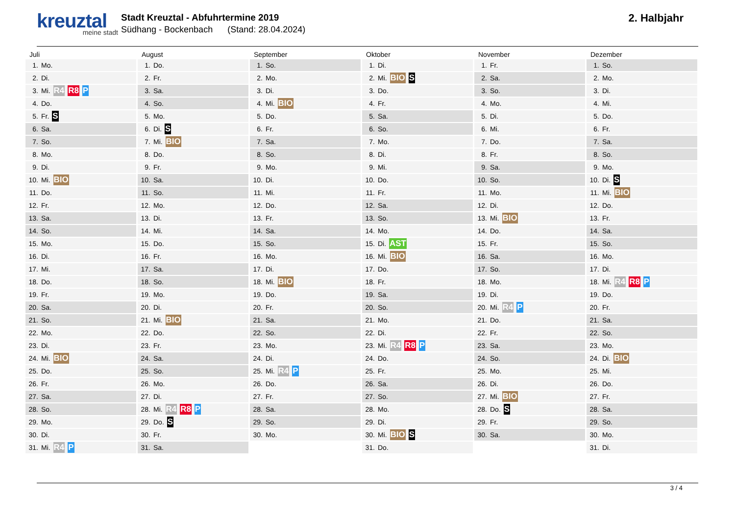kreuztal
meine stadt
Stadt Kreuztal - Abfuhrtermine 2019
Südhang - Bockenbach (Stand: 28.04.2024)
2. Halbjahr
Juli
| 1. | Mo. |
| 2. | Di. |
| 3. | Mi. R4 R8 P |
| 4. | Do. |
| 5. | Fr. S |
| 6. | Sa. |
| 7. | So. |
| 8. | Mo. |
| 9. | Di. |
| 10. | Mi. BIO |
| 11. | Do. |
| 12. | Fr. |
| 13. | Sa. |
| 14. | So. |
| 15. | Mo. |
| 16. | Di. |
| 17. | Mi. |
| 18. | Do. |
| 19. | Fr. |
| 20. | Sa. |
| 21. | So. |
| 22. | Mo. |
| 23. | Di. |
| 24. | Mi. BIO |
| 25. | Do. |
| 26. | Fr. |
| 27. | Sa. |
| 28. | So. |
| 29. | Mo. |
| 30. | Di. |
| 31. | Mi. R4 P |
August
| 1. | Do. |
| 2. | Fr. |
| 3. | Sa. |
| 4. | So. |
| 5. | Mo. |
| 6. | Di. S |
| 7. | Mi. BIO |
| 8. | Do. |
| 9. | Fr. |
| 10. | Sa. |
| 11. | So. |
| 12. | Mo. |
| 13. | Di. |
| 14. | Mi. |
| 15. | Do. |
| 16. | Fr. |
| 17. | Sa. |
| 18. | So. |
| 19. | Mo. |
| 20. | Di. |
| 21. | Mi. BIO |
| 22. | Do. |
| 23. | Fr. |
| 24. | Sa. |
| 25. | So. |
| 26. | Mo. |
| 27. | Di. |
| 28. | Mi. R4 R8 P |
| 29. | Do. S |
| 30. | Fr. |
| 31. | Sa. |
September
| 1. | So. |
| 2. | Mo. |
| 3. | Di. |
| 4. | Mi. BIO |
| 5. | Do. |
| 6. | Fr. |
| 7. | Sa. |
| 8. | So. |
| 9. | Mo. |
| 10. | Di. |
| 11. | Mi. |
| 12. | Do. |
| 13. | Fr. |
| 14. | Sa. |
| 15. | So. |
| 16. | Mo. |
| 17. | Di. |
| 18. | Mi. BIO |
| 19. | Do. |
| 20. | Fr. |
| 21. | Sa. |
| 22. | So. |
| 23. | Mo. |
| 24. | Di. |
| 25. | Mi. R4 P |
| 26. | Do. |
| 27. | Fr. |
| 28. | Sa. |
| 29. | So. |
| 30. | Mo. |
Oktober
| 1. | Di. |
| 2. | Mi. BIO S |
| 3. | Do. |
| 4. | Fr. |
| 5. | Sa. |
| 6. | So. |
| 7. | Mo. |
| 8. | Di. |
| 9. | Mi. |
| 10. | Do. |
| 11. | Fr. |
| 12. | Sa. |
| 13. | So. |
| 14. | Mo. |
| 15. | Di. AST |
| 16. | Mi. BIO |
| 17. | Do. |
| 18. | Fr. |
| 19. | Sa. |
| 20. | So. |
| 21. | Mo. |
| 22. | Di. |
| 23. | Mi. R4 R8 P |
| 24. | Do. |
| 25. | Fr. |
| 26. | Sa. |
| 27. | So. |
| 28. | Mo. |
| 29. | Di. |
| 30. | Mi. BIO S |
| 31. | Do. |
November
| 1. | Fr. |
| 2. | Sa. |
| 3. | So. |
| 4. | Mo. |
| 5. | Di. |
| 6. | Mi. |
| 7. | Do. |
| 8. | Fr. |
| 9. | Sa. |
| 10. | So. |
| 11. | Mo. |
| 12. | Di. |
| 13. | Mi. BIO |
| 14. | Do. |
| 15. | Fr. |
| 16. | Sa. |
| 17. | So. |
| 18. | Mo. |
| 19. | Di. |
| 20. | Mi. R4 P |
| 21. | Do. |
| 22. | Fr. |
| 23. | Sa. |
| 24. | So. |
| 25. | Mo. |
| 26. | Di. |
| 27. | Mi. BIO |
| 28. | Do. S |
| 29. | Fr. |
| 30. | Sa. |
Dezember
| 1. | So. |
| 2. | Mo. |
| 3. | Di. |
| 4. | Mi. |
| 5. | Do. |
| 6. | Fr. |
| 7. | Sa. |
| 8. | So. |
| 9. | Mo. |
| 10. | Di. S |
| 11. | Mi. BIO |
| 12. | Do. |
| 13. | Fr. |
| 14. | Sa. |
| 15. | So. |
| 16. | Mo. |
| 17. | Di. |
| 18. | Mi. R4 R8 P |
| 19. | Do. |
| 20. | Fr. |
| 21. | Sa. |
| 22. | So. |
| 23. | Mo. |
| 24. | Di. BIO |
| 25. | Mi. |
| 26. | Do. |
| 27. | Fr. |
| 28. | Sa. |
| 29. | So. |
| 30. | Mo. |
| 31. | Di. |
3 / 4